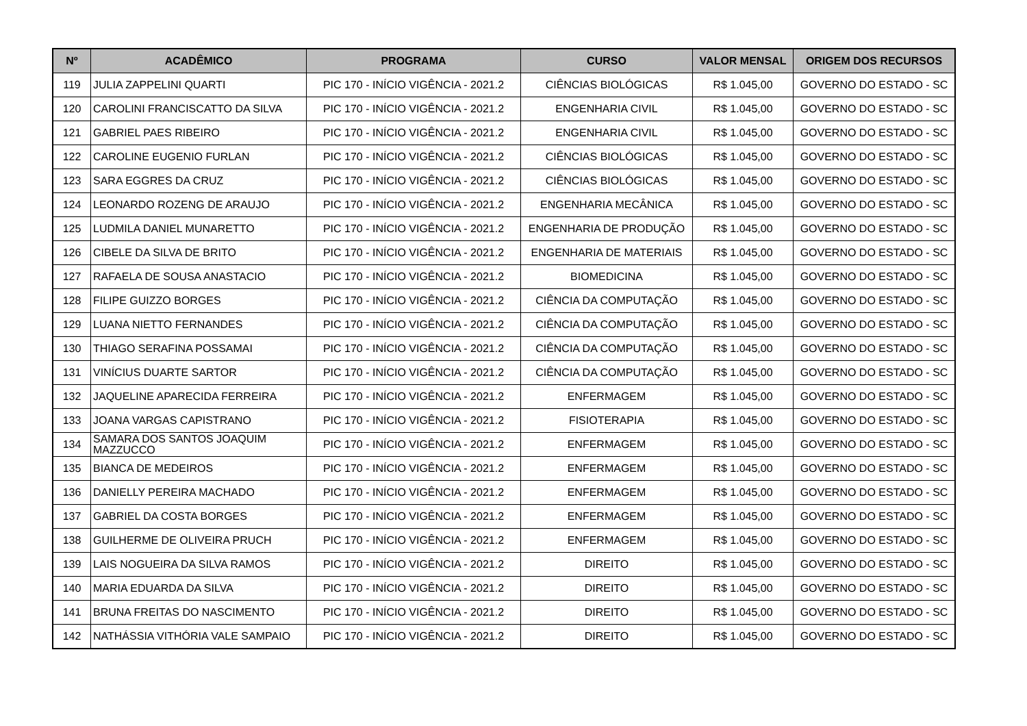| Nº | ACADÊMICO | PROGRAMA | CURSO | VALOR MENSAL | ORIGEM DOS RECURSOS |
| --- | --- | --- | --- | --- | --- |
| 119 | JULIA ZAPPELINI QUARTI | PIC 170 - INÍCIO VIGÊNCIA - 2021.2 | CIÊNCIAS BIOLÓGICAS | R$ 1.045,00 | GOVERNO DO ESTADO - SC |
| 120 | CAROLINI FRANCISCATTO DA SILVA | PIC 170 - INÍCIO VIGÊNCIA - 2021.2 | ENGENHARIA CIVIL | R$ 1.045,00 | GOVERNO DO ESTADO - SC |
| 121 | GABRIEL PAES RIBEIRO | PIC 170 - INÍCIO VIGÊNCIA - 2021.2 | ENGENHARIA CIVIL | R$ 1.045,00 | GOVERNO DO ESTADO - SC |
| 122 | CAROLINE EUGENIO FURLAN | PIC 170 - INÍCIO VIGÊNCIA - 2021.2 | CIÊNCIAS BIOLÓGICAS | R$ 1.045,00 | GOVERNO DO ESTADO - SC |
| 123 | SARA EGGRES DA CRUZ | PIC 170 - INÍCIO VIGÊNCIA - 2021.2 | CIÊNCIAS BIOLÓGICAS | R$ 1.045,00 | GOVERNO DO ESTADO - SC |
| 124 | LEONARDO ROZENG DE ARAUJO | PIC 170 - INÍCIO VIGÊNCIA - 2021.2 | ENGENHARIA MECÂNICA | R$ 1.045,00 | GOVERNO DO ESTADO - SC |
| 125 | LUDMILA DANIEL MUNARETTO | PIC 170 - INÍCIO VIGÊNCIA - 2021.2 | ENGENHARIA DE PRODUÇÃO | R$ 1.045,00 | GOVERNO DO ESTADO - SC |
| 126 | CIBELE DA SILVA DE BRITO | PIC 170 - INÍCIO VIGÊNCIA - 2021.2 | ENGENHARIA DE MATERIAIS | R$ 1.045,00 | GOVERNO DO ESTADO - SC |
| 127 | RAFAELA DE SOUSA ANASTACIO | PIC 170 - INÍCIO VIGÊNCIA - 2021.2 | BIOMEDICINA | R$ 1.045,00 | GOVERNO DO ESTADO - SC |
| 128 | FILIPE GUIZZO BORGES | PIC 170 - INÍCIO VIGÊNCIA - 2021.2 | CIÊNCIA DA COMPUTAÇÃO | R$ 1.045,00 | GOVERNO DO ESTADO - SC |
| 129 | LUANA NIETTO FERNANDES | PIC 170 - INÍCIO VIGÊNCIA - 2021.2 | CIÊNCIA DA COMPUTAÇÃO | R$ 1.045,00 | GOVERNO DO ESTADO - SC |
| 130 | THIAGO SERAFINA POSSAMAI | PIC 170 - INÍCIO VIGÊNCIA - 2021.2 | CIÊNCIA DA COMPUTAÇÃO | R$ 1.045,00 | GOVERNO DO ESTADO - SC |
| 131 | VINÍCIUS DUARTE SARTOR | PIC 170 - INÍCIO VIGÊNCIA - 2021.2 | CIÊNCIA DA COMPUTAÇÃO | R$ 1.045,00 | GOVERNO DO ESTADO - SC |
| 132 | JAQUELINE APARECIDA FERREIRA | PIC 170 - INÍCIO VIGÊNCIA - 2021.2 | ENFERMAGEM | R$ 1.045,00 | GOVERNO DO ESTADO - SC |
| 133 | JOANA VARGAS CAPISTRANO | PIC 170 - INÍCIO VIGÊNCIA - 2021.2 | FISIOTERAPIA | R$ 1.045,00 | GOVERNO DO ESTADO - SC |
| 134 | SAMARA DOS SANTOS JOAQUIM MAZZUCCO | PIC 170 - INÍCIO VIGÊNCIA - 2021.2 | ENFERMAGEM | R$ 1.045,00 | GOVERNO DO ESTADO - SC |
| 135 | BIANCA DE MEDEIROS | PIC 170 - INÍCIO VIGÊNCIA - 2021.2 | ENFERMAGEM | R$ 1.045,00 | GOVERNO DO ESTADO - SC |
| 136 | DANIELLY PEREIRA MACHADO | PIC 170 - INÍCIO VIGÊNCIA - 2021.2 | ENFERMAGEM | R$ 1.045,00 | GOVERNO DO ESTADO - SC |
| 137 | GABRIEL DA COSTA BORGES | PIC 170 - INÍCIO VIGÊNCIA - 2021.2 | ENFERMAGEM | R$ 1.045,00 | GOVERNO DO ESTADO - SC |
| 138 | GUILHERME DE OLIVEIRA PRUCH | PIC 170 - INÍCIO VIGÊNCIA - 2021.2 | ENFERMAGEM | R$ 1.045,00 | GOVERNO DO ESTADO - SC |
| 139 | LAIS NOGUEIRA DA SILVA RAMOS | PIC 170 - INÍCIO VIGÊNCIA - 2021.2 | DIREITO | R$ 1.045,00 | GOVERNO DO ESTADO - SC |
| 140 | MARIA EDUARDA DA SILVA | PIC 170 - INÍCIO VIGÊNCIA - 2021.2 | DIREITO | R$ 1.045,00 | GOVERNO DO ESTADO - SC |
| 141 | BRUNA FREITAS DO NASCIMENTO | PIC 170 - INÍCIO VIGÊNCIA - 2021.2 | DIREITO | R$ 1.045,00 | GOVERNO DO ESTADO - SC |
| 142 | NATHÁSSIA VITHÓRIA VALE SAMPAIO | PIC 170 - INÍCIO VIGÊNCIA - 2021.2 | DIREITO | R$ 1.045,00 | GOVERNO DO ESTADO - SC |